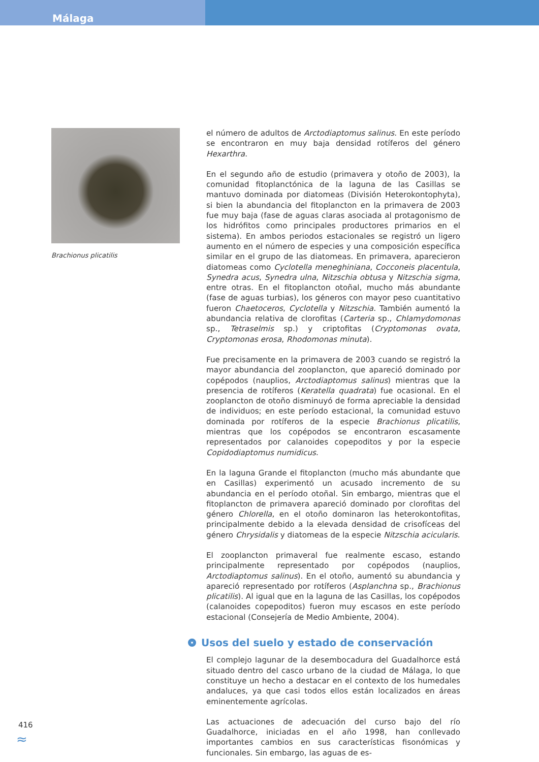Málaga
Brachionus plicatilis
el número de adultos de Arctodiaptomus salinus. En este período se encontraron en muy baja densidad rotíferos del género Hexarthra.
En el segundo año de estudio (primavera y otoño de 2003), la comunidad fitoplanctónica de la laguna de las Casillas se mantuvo dominada por diatomeas (División Heterokontophyta), si bien la abundancia del fitoplancton en la primavera de 2003 fue muy baja (fase de aguas claras asociada al protagonismo de los hidrófitos como principales productores primarios en el sistema). En ambos periodos estacionales se registró un ligero aumento en el número de especies y una composición específica similar en el grupo de las diatomeas. En primavera, aparecieron diatomeas como Cyclotella meneghiniana, Cocconeis placentula, Synedra acus, Synedra ulna, Nitzschia obtusa y Nitzschia sigma, entre otras. En el fitoplancton otoñal, mucho más abundante (fase de aguas turbias), los géneros con mayor peso cuantitativo fueron Chaetoceros, Cyclotella y Nitzschia. También aumentó la abundancia relativa de clorofitas (Carteria sp., Chlamydomonas sp., Tetraselmis sp.) y criptofitas (Cryptomonas ovata, Cryptomonas erosa, Rhodomonas minuta).
Fue precisamente en la primavera de 2003 cuando se registró la mayor abundancia del zooplancton, que apareció dominado por copépodos (nauplios, Arctodiaptomus salinus) mientras que la presencia de rotíferos (Keratella quadrata) fue ocasional. En el zooplancton de otoño disminuyó de forma apreciable la densidad de individuos; en este período estacional, la comunidad estuvo dominada por rotíferos de la especie Brachionus plicatilis, mientras que los copépodos se encontraron escasamente representados por calanoides copepoditos y por la especie Copidodiaptomus numidicus.
En la laguna Grande el fitoplancton (mucho más abundante que en Casillas) experimentó un acusado incremento de su abundancia en el período otoñal. Sin embargo, mientras que el fitoplancton de primavera apareció dominado por clorofitas del género Chlorella, en el otoño dominaron las heterokontofitas, principalmente debido a la elevada densidad de crisofíceas del género Chrysidalis y diatomeas de la especie Nitzschia acicularis.
El zooplancton primaveral fue realmente escaso, estando principalmente representado por copépodos (nauplios, Arctodiaptomus salinus). En el otoño, aumentó su abundancia y apareció representado por rotíferos (Asplanchna sp., Brachionus plicatilis). Al igual que en la laguna de las Casillas, los copépodos (calanoides copepoditos) fueron muy escasos en este período estacional (Consejería de Medio Ambiente, 2004).
Usos del suelo y estado de conservación
El complejo lagunar de la desembocadura del Guadalhorce está situado dentro del casco urbano de la ciudad de Málaga, lo que constituye un hecho a destacar en el contexto de los humedales andaluces, ya que casi todos ellos están localizados en áreas eminentemente agrícolas.
Las actuaciones de adecuación del curso bajo del río Guadalhorce, iniciadas en el año 1998, han conllevado importantes cambios en sus características fisonómicas y funcionales. Sin embargo, las aguas de es-
416
≈